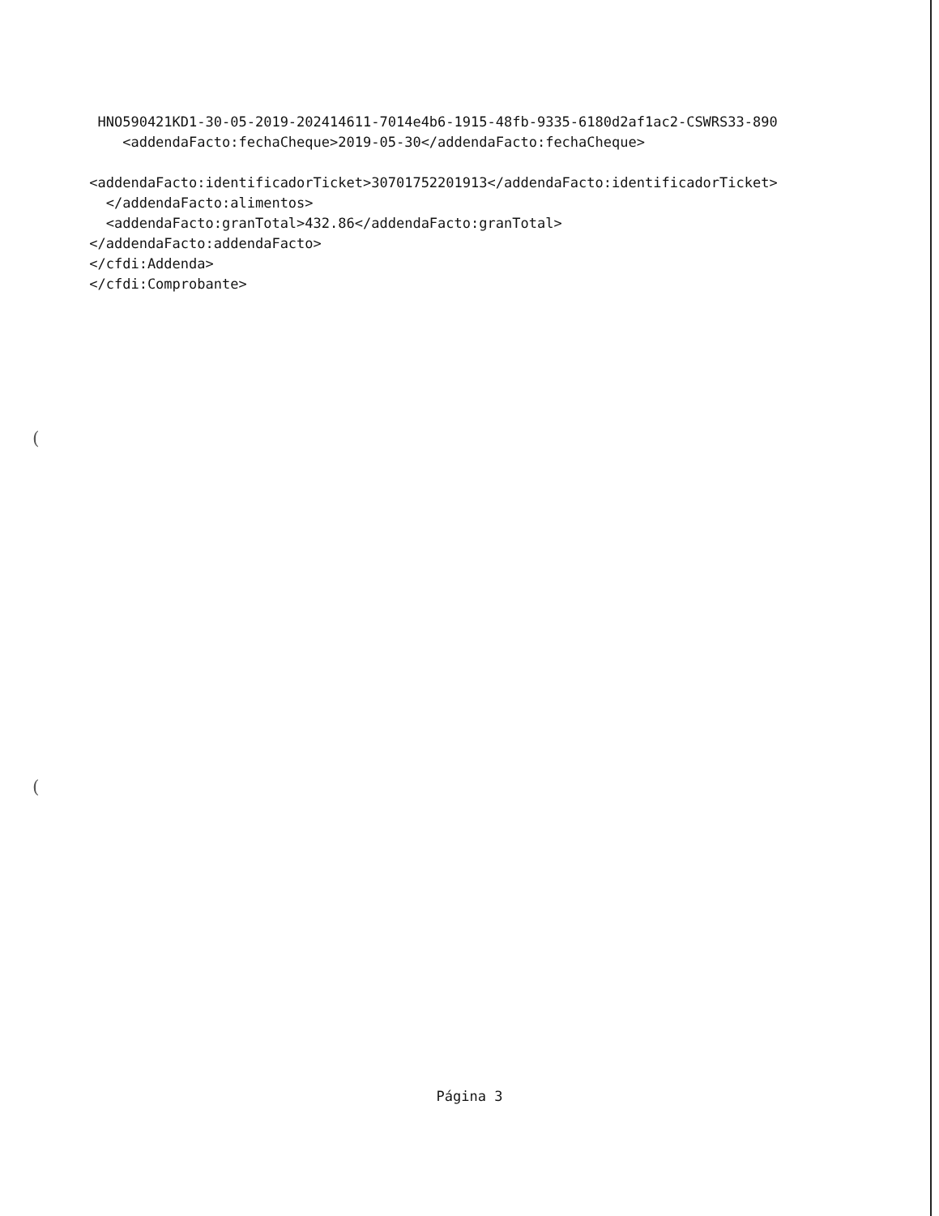HNO590421KD1-30-05-2019-202414611-7014e4b6-1915-48fb-9335-6180d2af1ac2-CSWRS33-890 <addendaFacto:fechaCheque>2019-05-30</addendaFacto:fechaCheque> <addendaFacto:identificadorTicket>30701752201913</addendaFacto:identificadorTicket> </addendaFacto:alimentos> <addendaFacto:granTotal>432.86</addendaFacto:granTotal> </addendaFacto:addendaFacto> </cfdi:Addenda> </cfdi:Comprobante>
(
(
Página 3